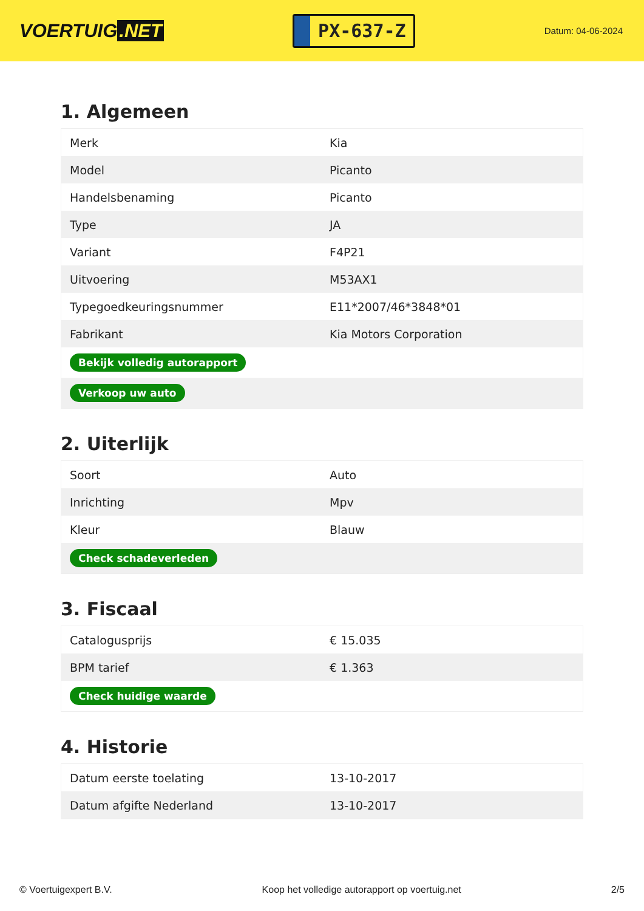VOERTUIG.NET
PX-637-Z
Datum: 04-06-2024
1. Algemeen
| Merk | Kia |
| Model | Picanto |
| Handelsbenaming | Picanto |
| Type | JA |
| Variant | F4P21 |
| Uitvoering | M53AX1 |
| Typegoedkeuringsnummer | E11*2007/46*3848*01 |
| Fabrikant | Kia Motors Corporation |
| Bekijk volledig autorapport | |
| Verkoop uw auto | |
2. Uiterlijk
| Soort | Auto |
| Inrichting | Mpv |
| Kleur | Blauw |
| Check schadeverleden | |
3. Fiscaal
| Catalogusprijs | € 15.035 |
| BPM tarief | € 1.363 |
| Check huidige waarde | |
4. Historie
| Datum eerste toelating | 13-10-2017 |
| Datum afgifte Nederland | 13-10-2017 |
© Voertuigexpert B.V. Koop het volledige autorapport op voertuig.net 2/5